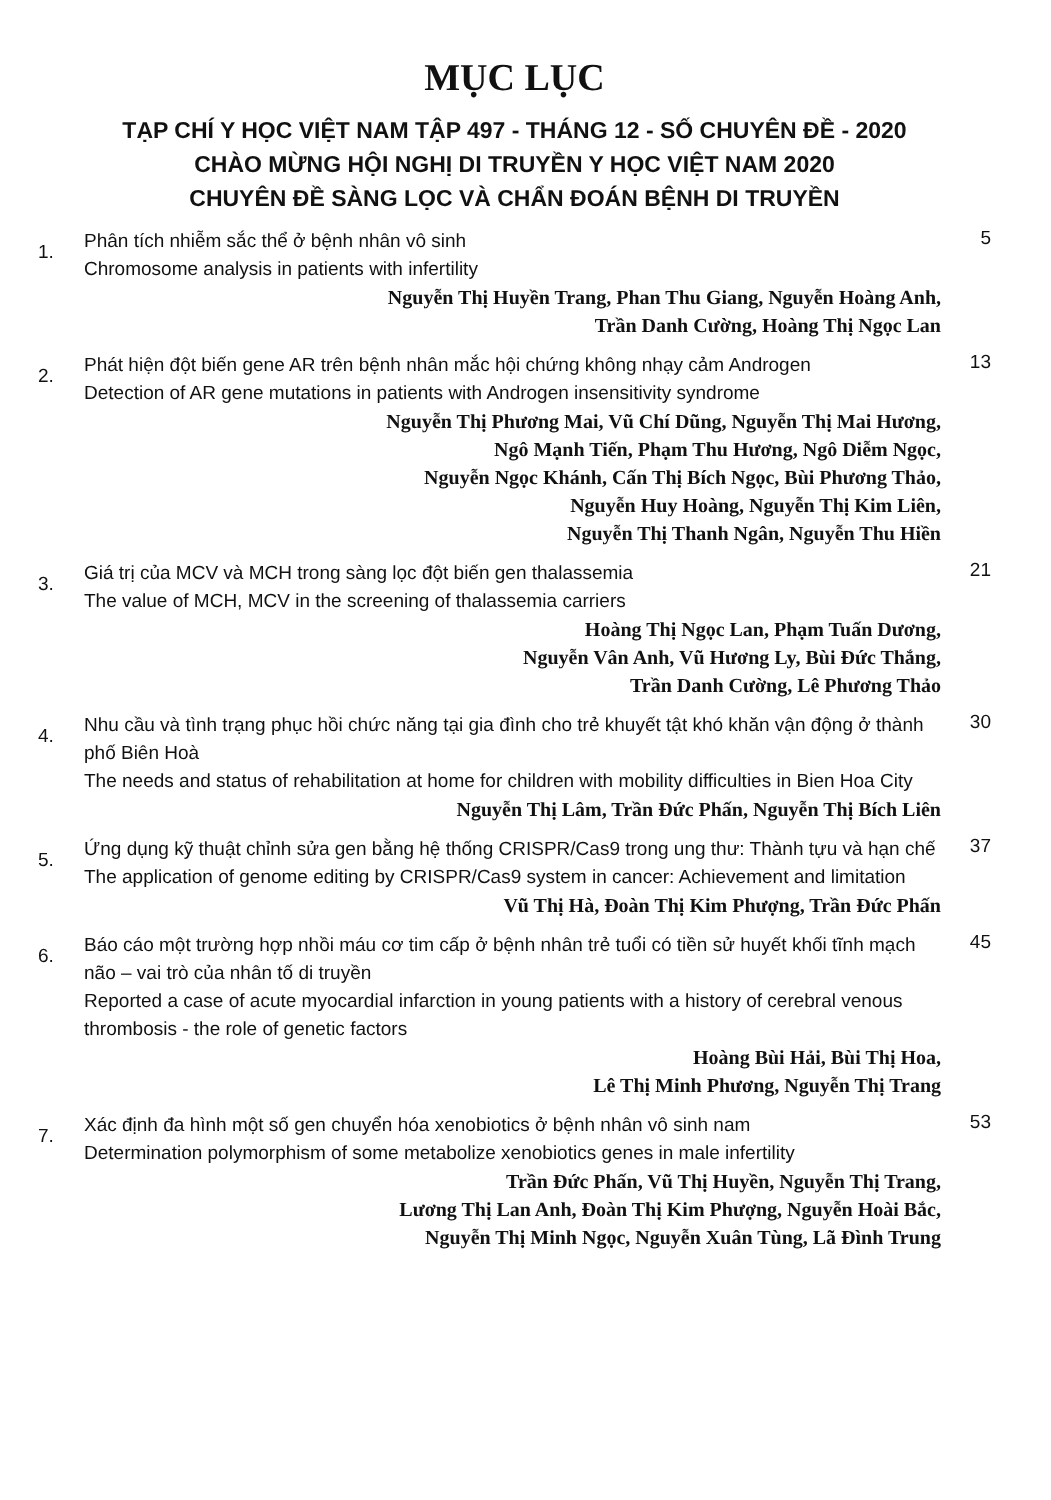MỤC LỤC
TẠP CHÍ Y HỌC VIỆT NAM TẬP 497 - THÁNG 12 - SỐ CHUYÊN ĐỀ - 2020
CHÀO MỪNG HỘI NGHỊ DI TRUYỀN Y HỌC VIỆT NAM 2020
CHUYÊN ĐỀ SÀNG LỌC VÀ CHẨN ĐOÁN BỆNH DI TRUYỀN
1.
Phân tích nhiễm sắc thể ở bệnh nhân vô sinh
Chromosome analysis in patients with infertility
Nguyễn Thị Huyền Trang, Phan Thu Giang, Nguyễn Hoàng Anh,
Trần Danh Cường, Hoàng Thị Ngọc Lan
5
2.
Phát hiện đột biến gene AR trên bệnh nhân mắc hội chứng không nhạy cảm Androgen
Detection of AR gene mutations in patients with Androgen insensitivity syndrome
Nguyễn Thị Phương Mai, Vũ Chí Dũng, Nguyễn Thị Mai Hương,
Ngô Mạnh Tiến, Phạm Thu Hương, Ngô Diễm Ngọc,
Nguyễn Ngọc Khánh, Cấn Thị Bích Ngọc, Bùi Phương Thảo,
Nguyễn Huy Hoàng, Nguyễn Thị Kim Liên,
Nguyễn Thị Thanh Ngân, Nguyễn Thu Hiền
13
3.
Giá trị của MCV và MCH trong sàng lọc đột biến gen thalassemia
The value of MCH, MCV in the screening of thalassemia carriers
Hoàng Thị Ngọc Lan, Phạm Tuấn Dương,
Nguyễn Vân Anh, Vũ Hương Ly, Bùi Đức Thắng,
Trần Danh Cường, Lê Phương Thảo
21
4.
Nhu cầu và tình trạng phục hồi chức năng tại gia đình cho trẻ khuyết tật khó khăn vận động ở thành phố Biên Hoà
The needs and status of rehabilitation at home for children with mobility difficulties in Bien Hoa City
Nguyễn Thị Lâm, Trần Đức Phấn, Nguyễn Thị Bích Liên
30
5.
Ứng dụng kỹ thuật chỉnh sửa gen bằng hệ thống CRISPR/Cas9 trong ung thư: Thành tựu và hạn chế
The application of genome editing by CRISPR/Cas9 system in cancer: Achievement and limitation
Vũ Thị Hà, Đoàn Thị Kim Phượng, Trần Đức Phấn
37
6.
Báo cáo một trường hợp nhồi máu cơ tim cấp ở bệnh nhân trẻ tuổi có tiền sử huyết khối tĩnh mạch não – vai trò của nhân tố di truyền
Reported a case of acute myocardial infarction in young patients with a history of cerebral venous thrombosis - the role of genetic factors
Hoàng Bùi Hải, Bùi Thị Hoa,
Lê Thị Minh Phương, Nguyễn Thị Trang
45
7.
Xác định đa hình một số gen chuyển hóa xenobiotics ở bệnh nhân vô sinh nam
Determination polymorphism of some metabolize xenobiotics genes in male infertility
Trần Đức Phấn, Vũ Thị Huyền, Nguyễn Thị Trang,
Lương Thị Lan Anh, Đoàn Thị Kim Phượng, Nguyễn Hoài Bắc,
Nguyễn Thị Minh Ngọc, Nguyễn Xuân Tùng, Lã Đình Trung
53